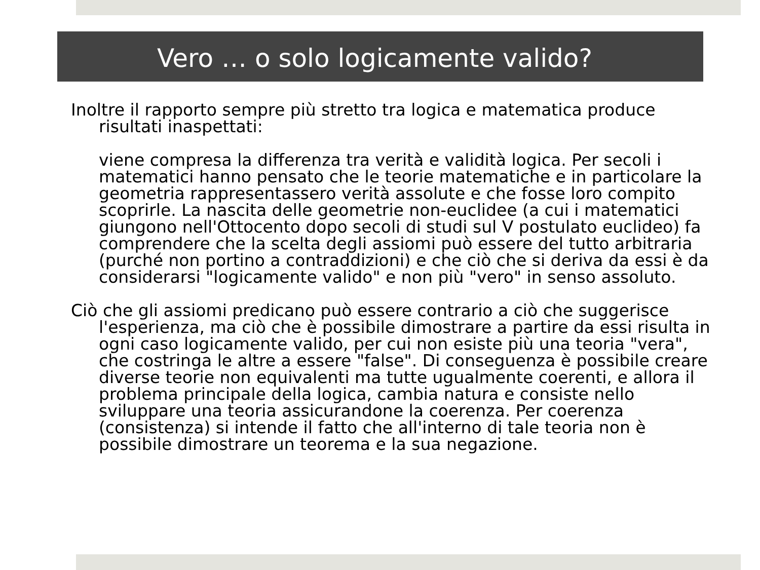Vero … o solo logicamente valido?
Inoltre il rapporto sempre più stretto tra logica e matematica produce risultati inaspettati:
viene compresa la differenza tra verità e validità logica. Per secoli i matematici hanno pensato che le teorie matematiche e in particolare la geometria rappresentassero verità assolute e che fosse loro compito scoprirle. La nascita delle geometrie non-euclidee (a cui i matematici giungono nell'Ottocento dopo secoli di studi sul V postulato euclideo) fa comprendere che la scelta degli assiomi può essere del tutto arbitraria (purché non portino a contraddizioni) e che ciò che si deriva da essi è da considerarsi "logicamente valido" e non più "vero" in senso assoluto.
Ciò che gli assiomi predicano può essere contrario a ciò che suggerisce l'esperienza, ma ciò che è possibile dimostrare a partire da essi risulta in ogni caso logicamente valido, per cui non esiste più una teoria "vera", che costringa le altre a essere "false". Di conseguenza è possibile creare diverse teorie non equivalenti ma tutte ugualmente coerenti, e allora il problema principale della logica, cambia natura e consiste nello sviluppare una teoria assicurandone la coerenza. Per coerenza (consistenza) si intende il fatto che all'interno di tale teoria non è possibile dimostrare un teorema e la sua negazione.